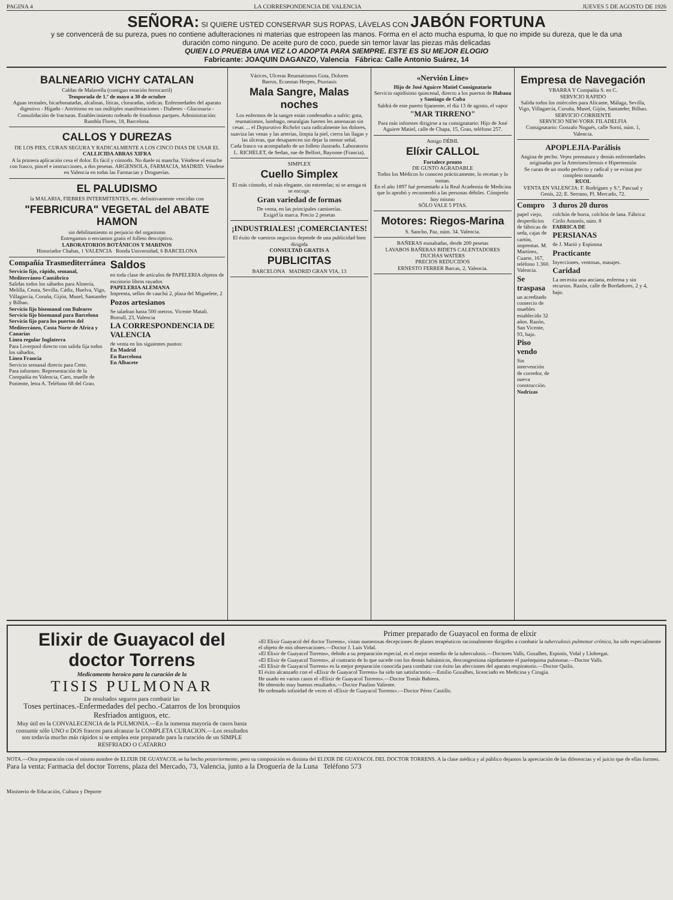PAGINA 4 LA CORRESPONDENCIA DE VALENCIA JUEVES 5 DE AGOSTO DE 1926
SEÑORA: SI QUIERE USTED CONSERVAR SUS ROPAS, LÁVELAS CON JABÓN FORTUNA
y se convencerá de su pureza, pues no contiene adulteraciones ni materias que estropeen las manos. Forma en el acto mucha espuma, lo que no impide su dureza, que le da una duración como ninguno. De aceite puro de coco, puede sin temor lavar las piezas más delicadas
QUIEN LO PRUEBA UNA VEZ LO ADOPTA PARA SIEMPRE. ESTE ES SU MEJOR ELOGIO
Fabricante: JOAQUIN DAGANZO, Valencia Fábrica: Calle Antonio Suárez, 14
BALNEARIO VICHY CATALAN
Caldas de Malavella (contiguo estación ferrocarril)
Temporada de 1.º de mayo a 30 de octubre
Aguas termales, bicarbonatadas, alcalinas, líticas, cloruradas, sódicas. Enfermedades del aparato digestivo - Hígado - Artritismo en sus múltiples manifestaciones - Diabetes - Glucosuria - Consolidación de fracturas. Establecimiento rodeado de frondosos parques. Administración: Rambla Flores, 18, Barcelona.
CALLOS Y DUREZAS
DE LOS PIES, CURAN SEGURA Y RADICALMENTE A LOS CINCO DIAS DE USAR EL
CALLICIDA ABRAS XIFRA
A la primera aplicación cesa el dolor. Es fácil y cómodo. No duele ni mancha. Véndese el estuche con frasco, pincel e instrucciones, a dos pesetas. ARGENSOLA, FARMACIA, MADRID. Véndese en Valencia en todas las Farmacias y Droguerías.
EL PALUDISMO
la MALARIA, FIEBRES INTERMITENTES, etc. definitivamente vencidas con
"FEBRICURA" VEGETAL del ABATE HAMON
sin debilitamiento ni perjuicio del organismo
Entregamos o enviamos gratis el folleto descriptivo.
LABORATORIOS BOTÁNICOS Y MARINOS
Historiador Chabas, 1 VALENCIA Ronda Universidad, 6 BARCELONA
Compañía Trasmediterránea
Servicio fijo, rápido, semanal, Mediterráneo-Cantábrico
Salidas todos los sábados para Almería, Melilla, Ceuta, Sevilla, Cádiz, Huelva, Vigo, Villagarcía, Coruña, Gijón, Musel, Santander y Bilbao.
Servicio fijo bisemanal con Baleares
Servicio fijo bisemanal para Barcelona
Servicio fijo para los puertos del Mediterráneo, Costa Norte de Africa y Canarias
Linea regular Inglaterra
Para Liverpool directo con salida fija todos los sábados.
Linea Francia
Servicio semanal directo para Cette.
Para informes: Representación de la Compañía en Valencia, Caro, muelle de Poniente, letra A. Teléfono 68 del Grao.
Saldos
en toda clase de artículos de PAPELERIA objetos de escritorio libros rayados
PAPELERIA ALEMANA
Imprenta, sellos de cauchú 2, plaza del Miguelete, 2
Pozos artesianos
Se taladran hasta 500 metros. Vicente Matali. Borrull, 23, Valencia
LA CORRESPONDENCIA DE VALENCIA
de venta en los siguientes puntos:
En Madrid
En Barcelona
En Albacete
Várices, Ulceras Reumatismos Gota, Dolores
Barros, Eczemas Herpes, Psoriasis
Mala Sangre, Malas noches
Los enfermos de la sangre están condenados a sufrir; gota, reumatismos, lumbago, neuralgias fuertes les amenazan sin cesar. ... el Depurativo Richelet cura radicalmente los dolores, suaviza las venas y las arterias, limpia la piel, cierra las llagas y las úlceras, que desaparecen sin dejar la menor señal.
Cada frasco va acompañado de un folleto ilustrado. Laboratorio L. RICHELET, de Sedan, rue de Belfort, Bayonne (Francia).
SIMPLEX
Cuello Simplex
El más cómodo, el más elegante, sin entretelas; ni se arruga ni se encoge.
Gran variedad de formas
De venta, en las principales camiserías.
Exigid la marca. Precio 2 pesetas
¡INDUSTRIALES! ¡COMERCIANTES!
El éxito de vuestros negocios depende de una publicidad bien dirigida
CONSULTAD GRATIS A
PUBLICITAS
BARCELONA MADRID GRAN VIA, 13
«Nervión Line»
Hijo de José Aguirre Matiel Consignatario
Servicio rapidísimo quincenal, directo a los puertos de Habana y Santiago de Cuba
Saldrá de este puerto fijamente, el día 13 de agosto, el vapor
"MAR TIRRENO"
Para más informes dirigirse a su consignatario: Hijo de José Aguirre Matiel, calle de Chapa, 15, Grao, teléfono 257.
Amigo DÉBIL
Elíxir CALLOL
Fortalece pronto
DE GUSTO AGRADABLE
Todos los Médicos lo conocen prácticamente, lo recetan y lo toman.
En el año 1897 fué presentado a la Real Academia de Medicina que lo aprobó y recomendó a las personas débiles. Cómprelo hoy mismo
SÓLO VALE 5 PTAS.
Motores: Riegos-Marina
S. Sancho, Paz, núm. 34. Valencia.
BAÑERAS esmaltadas, desde 200 pesetas
LAVABOS BAÑERAS BIDETS CALENTADORES DUCHAS WATERS
PRECIOS REDUCIDOS
ERNESTO FERRER Barcas, 2, Valencia.
Empresa de Navegación
YBARRA Y Compañía S. en C.
SERVICIO RAPIDO
Salida todos los miércoles para Alicante, Málaga, Sevilla, Vigo, Villagarcía, Coruña, Musel, Gijón, Santander, Bilbao.
SERVICIO CORRIENTE
SERVICIO NEW-YORK FILADELFIA
Consignatario: Gonzalo Nogués, calle Sorní, núm. 1, Valencia.
APOPLEJIA-Parálisis
Angina de pecho. Vejez prematura y demás enfermedades originadas por la Arterioesclerosis e Hipertensión
Se curan de un modo perfecto y radical y se evitan por completo tomando
RUOL
VENTA EN VALENCIA: F. Rodríguez y S.ª, Pascual y Genís, 22; E. Serrano, Pl. Mercado, 72.
Compro
papel viejo, desperdicios de fábricas de seda, cajas de cartón, imprentas. M. Martínez, Cuarte, 167, teléfono 1.360. Valencia.
Se traspasa
un acreditado comercio de muebles establecido 32 años. Razón, San Vicente, 93, bajo.
Piso vendo
Sin intervención de corredor, de nueva construcción.
Nodrizas
3 duros 20 duros
colchón de borra, colchón de lana. Fábrica: Cirilo Amorós, núm. 8
FABRICA DE
PERSIANAS
de J. Marió y Espinosa
Practicante
Inyecciones, ventosas, masajes.
Caridad
La necesita una anciana, enferma y sin recursos. Razón, calle de Bordadores, 2 y 4, bajo.
Elixir de Guayacol del doctor Torrens
Medicamento heroico para la curación de la
TISIS PULMONAR
De resultados seguros para combatir las
Toses pertinaces.-Enfermedades del pecho.-Catarros de los bronquios Resfriados antiguos, etc.
Muy útil en la CONVALECENCIA de la PULMONIA.—En la inmensa mayoría de casos basta consumir sólo UNO o DOS frascos para alcanzar la COMPLETA CURACION.—Los resultados son todavía mucho más rápidos si se emplea este preparado para la curación de un SIMPLE RESFRIADO O CATARRO
Primer preparado de Guayacol en forma de elixir
«El Elixir Guayacol del doctor Torrens», vistas numerosas decepciones de planes terapéuticos racionalmente dirigidos a combatir la tuberculosis pulmonar crónica, ha sido especialmente el objeto de mis observaciones.—Doctor J. Luis Vidal.
«El Elixir de Guayacol Torrens», debido a su preparación especial, es el mejor remedio de la tuberculosis.—Doctores Valls, Gozalbes, Espinós, Vidal y Llobregat.
«El Elixir de Guayacol Torrens», al contrario de lo que sucede con los demás balsámicos, descongestiona rápidamente el parénquima pulmonar.—Doctor Valls.
«El Elixir de Guayacol Torrens» es la mejor preparación conocida para combatir con éxito las afecciones del aparato respiratorio.—Doctor Quilis.
El éxito alcanzado con el «Elixir de Guayacol Torrens» ha sido tan satisfactorio.—Emilio Gozalbes, licenciado en Medicina y Cirugía.
He usado en varios casos el «Elixir de Guayacol Torrens».—Doctor Tomás Babiera.
He obtenido muy buenos resultados.—Doctor Paulino Valiente.
He ordenado infinidad de veces el «Elixir de Guayacol Torrens».—Doctor Pérez Castillo.
NOTA.—Otra preparación con el mismo nombre de ELIXIR DE GUAYACOL se ha hecho posteriormente, pero su composición es distinta del ELIXIR DE GUAYACOL DEL DOCTOR TORRENS. A la clase médica y al público dejamos la apreciación de las diferencias y el juicio que de ellas formen.
Para la venta: Farmacia del doctor Torrens, plaza del Mercado, 73, Valencia, junto a la Droguería de la Luna Teléfono 573
Ministerio de Educación, Cultura y Deporte